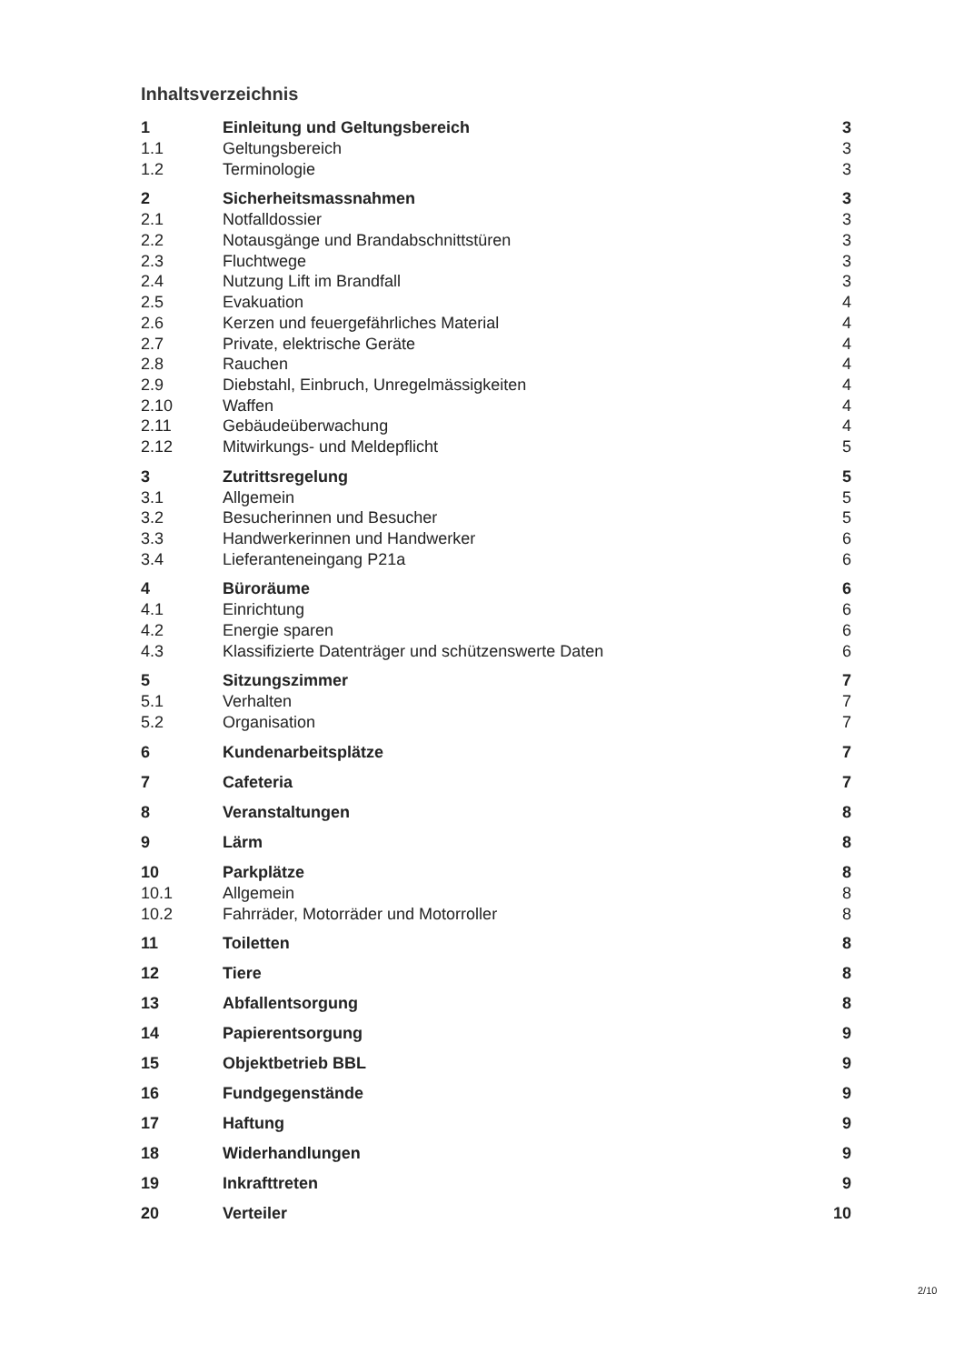Inhaltsverzeichnis
| 1 | Einleitung und Geltungsbereich | 3 |
| 1.1 | Geltungsbereich | 3 |
| 1.2 | Terminologie | 3 |
| 2 | Sicherheitsmassnahmen | 3 |
| 2.1 | Notfalldossier | 3 |
| 2.2 | Notausgänge und Brandabschnittstüren | 3 |
| 2.3 | Fluchtwege | 3 |
| 2.4 | Nutzung Lift im Brandfall | 3 |
| 2.5 | Evakuation | 4 |
| 2.6 | Kerzen und feuergefährliches Material | 4 |
| 2.7 | Private, elektrische Geräte | 4 |
| 2.8 | Rauchen | 4 |
| 2.9 | Diebstahl, Einbruch, Unregelmässigkeiten | 4 |
| 2.10 | Waffen | 4 |
| 2.11 | Gebäudeüberwachung | 4 |
| 2.12 | Mitwirkungs- und Meldepflicht | 5 |
| 3 | Zutrittsregelung | 5 |
| 3.1 | Allgemein | 5 |
| 3.2 | Besucherinnen und Besucher | 5 |
| 3.3 | Handwerkerinnen und Handwerker | 6 |
| 3.4 | Lieferanteneingang P21a | 6 |
| 4 | Büroräume | 6 |
| 4.1 | Einrichtung | 6 |
| 4.2 | Energie sparen | 6 |
| 4.3 | Klassifizierte Datenträger und schützenswerte Daten | 6 |
| 5 | Sitzungszimmer | 7 |
| 5.1 | Verhalten | 7 |
| 5.2 | Organisation | 7 |
| 6 | Kundenarbeitsplätze | 7 |
| 7 | Cafeteria | 7 |
| 8 | Veranstaltungen | 8 |
| 9 | Lärm | 8 |
| 10 | Parkplätze | 8 |
| 10.1 | Allgemein | 8 |
| 10.2 | Fahrräder, Motorräder und Motorroller | 8 |
| 11 | Toiletten | 8 |
| 12 | Tiere | 8 |
| 13 | Abfallentsorgung | 8 |
| 14 | Papierentsorgung | 9 |
| 15 | Objektbetrieb BBL | 9 |
| 16 | Fundgegenstände | 9 |
| 17 | Haftung | 9 |
| 18 | Widerhandlungen | 9 |
| 19 | Inkrafttreten | 9 |
| 20 | Verteiler | 10 |
2/10